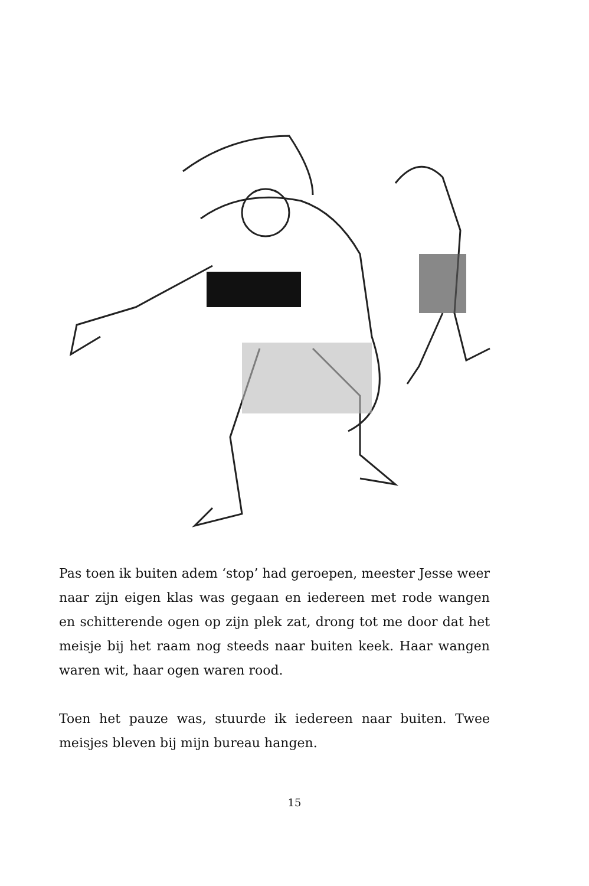Pas toen ik buiten adem ‘stop’ had geroepen, meester Jesse weer naar zijn eigen klas was gegaan en iedereen met rode wangen en schitterende ogen op zijn plek zat, drong tot me door dat het meisje bij het raam nog steeds naar buiten keek. Haar wangen waren wit, haar ogen waren rood.
Toen het pauze was, stuurde ik iedereen naar buiten. Twee meisjes bleven bij mijn bureau hangen.
15